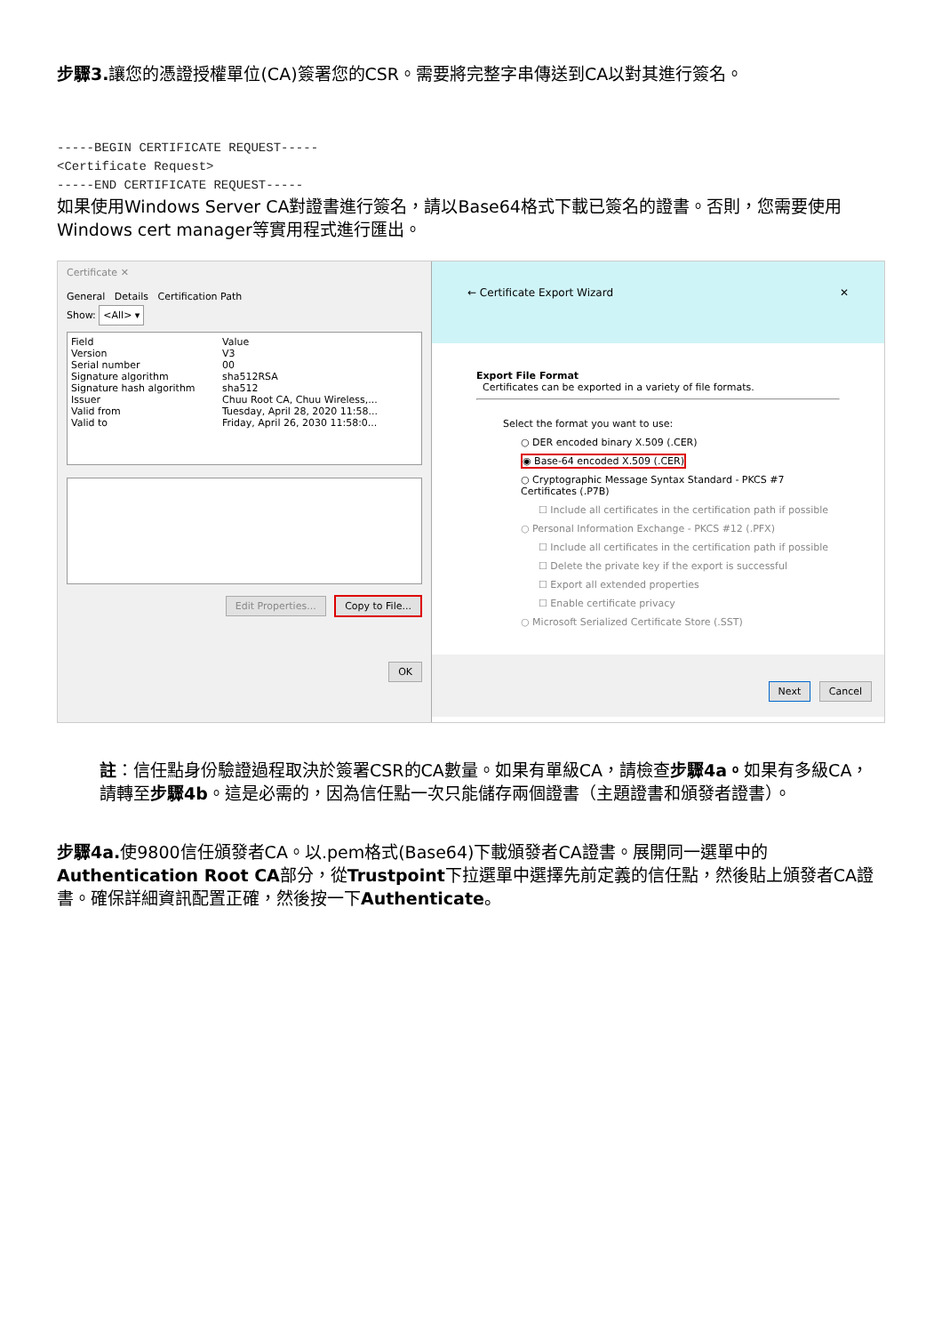步驟3. 讓您的憑證授權單位(CA)簽署您的CSR。需要將完整字串傳送到CA以對其進行簽名。
-----BEGIN CERTIFICATE REQUEST-----
<Certificate Request>
-----END CERTIFICATE REQUEST-----
如果使用Windows Server CA對證書進行簽名，請以Base64格式下載已簽名的證書。否則，您需要使用Windows cert manager等實用程式進行匯出。
Certificate ✕
General Details Certification Path
Show: <All> ▾
Field Value
Version V3
Serial number 00
Signature algorithm sha512RSA
Signature hash algorithm sha512
Issuer Chuu Root CA, Chuu Wireless,...
Valid from Tuesday, April 28, 2020 11:58...
Valid to Friday, April 26, 2030 11:58:0...
Edit Properties... Copy to File...
OK
← Certificate Export Wizard ✕
Export File Format
Certificates can be exported in a variety of file formats.
Select the format you want to use:
○ DER encoded binary X.509 (.CER)
◉ Base-64 encoded X.509 (.CER)
○ Cryptographic Message Syntax Standard - PKCS #7 Certificates (.P7B)
☐ Include all certificates in the certification path if possible
○ Personal Information Exchange - PKCS #12 (.PFX)
☐ Include all certificates in the certification path if possible
☐ Delete the private key if the export is successful
☐ Export all extended properties
☐ Enable certificate privacy
○ Microsoft Serialized Certificate Store (.SST)
Next Cancel
註：信任點身份驗證過程取決於簽署CSR的CA數量。如果有單級CA，請檢查步驟4a。如果有多級CA，請轉至步驟4b。這是必需的，因為信任點一次只能儲存兩個證書（主題證書和頒發者證書）。
步驟4a. 使9800信任頒發者CA。以.pem格式(Base64)下載頒發者CA證書。展開同一選單中的Authentication Root CA部分，從Trustpoint下拉選單中選擇先前定義的信任點，然後貼上頒發者CA證書。確保詳細資訊配置正確，然後按一下Authenticate。